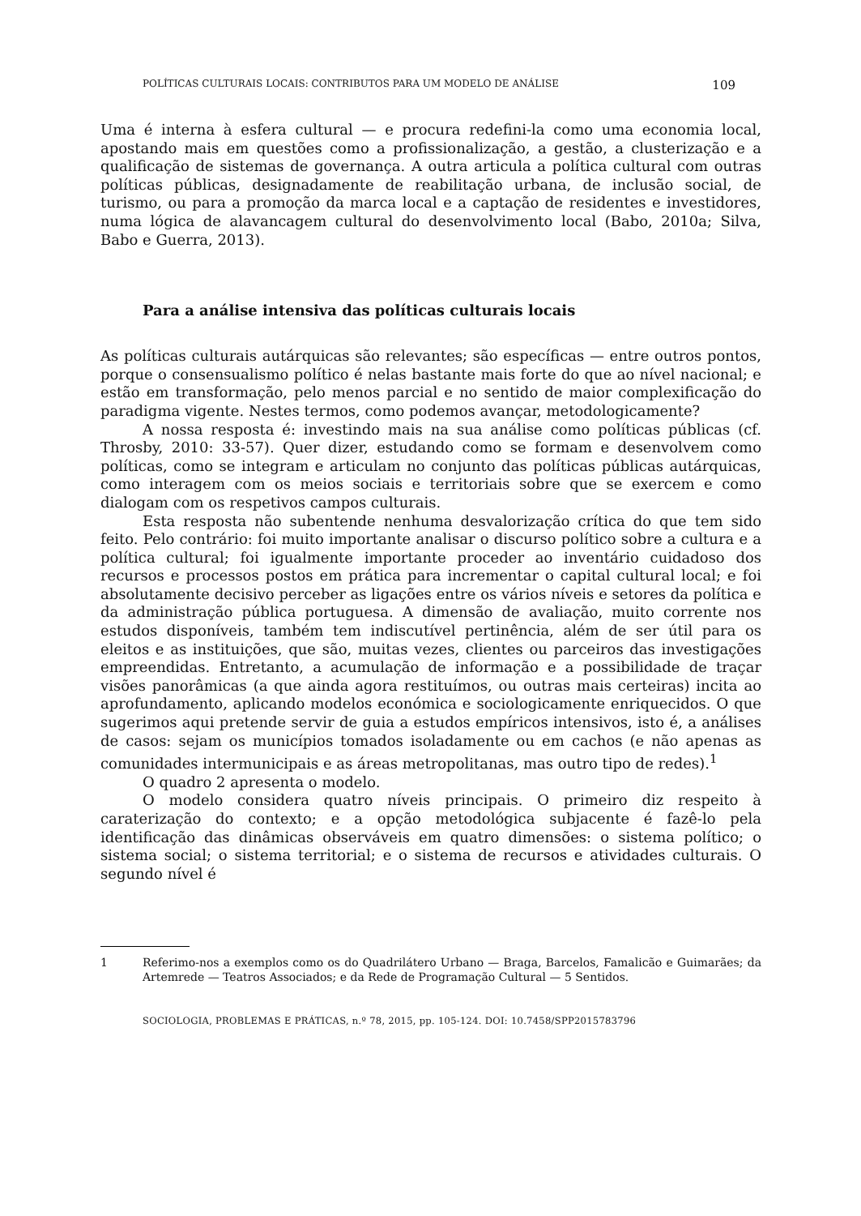POLÍTICAS CULTURAIS LOCAIS: CONTRIBUTOS PARA UM MODELO DE ANÁLISE 109
Uma é interna à esfera cultural — e procura redefini-la como uma economia local, apostando mais em questões como a profissionalização, a gestão, a clusterização e a qualificação de sistemas de governança. A outra articula a política cultural com outras políticas públicas, designadamente de reabilitação urbana, de inclusão social, de turismo, ou para a promoção da marca local e a captação de residentes e investidores, numa lógica de alavancagem cultural do desenvolvimento local (Babo, 2010a; Silva, Babo e Guerra, 2013).
Para a análise intensiva das políticas culturais locais
As políticas culturais autárquicas são relevantes; são específicas — entre outros pontos, porque o consensualismo político é nelas bastante mais forte do que ao nível nacional; e estão em transformação, pelo menos parcial e no sentido de maior complexificação do paradigma vigente. Nestes termos, como podemos avançar, metodologicamente?
A nossa resposta é: investindo mais na sua análise como políticas públicas (cf. Throsby, 2010: 33-57). Quer dizer, estudando como se formam e desenvolvem como políticas, como se integram e articulam no conjunto das políticas públicas autárquicas, como interagem com os meios sociais e territoriais sobre que se exercem e como dialogam com os respetivos campos culturais.
Esta resposta não subentende nenhuma desvalorização crítica do que tem sido feito. Pelo contrário: foi muito importante analisar o discurso político sobre a cultura e a política cultural; foi igualmente importante proceder ao inventário cuidadoso dos recursos e processos postos em prática para incrementar o capital cultural local; e foi absolutamente decisivo perceber as ligações entre os vários níveis e setores da política e da administração pública portuguesa. A dimensão de avaliação, muito corrente nos estudos disponíveis, também tem indiscutível pertinência, além de ser útil para os eleitos e as instituições, que são, muitas vezes, clientes ou parceiros das investigações empreendidas. Entretanto, a acumulação de informação e a possibilidade de traçar visões panorâmicas (a que ainda agora restituímos, ou outras mais certeiras) incita ao aprofundamento, aplicando modelos económica e sociologicamente enriquecidos. O que sugerimos aqui pretende servir de guia a estudos empíricos intensivos, isto é, a análises de casos: sejam os municípios tomados isoladamente ou em cachos (e não apenas as comunidades intermunicipais e as áreas metropolitanas, mas outro tipo de redes).<sup>1</sup>
O quadro 2 apresenta o modelo.
O modelo considera quatro níveis principais. O primeiro diz respeito à caraterização do contexto; e a opção metodológica subjacente é fazê-lo pela identificação das dinâmicas observáveis em quatro dimensões: o sistema político; o sistema social; o sistema territorial; e o sistema de recursos e atividades culturais. O segundo nível é
1 Referimo-nos a exemplos como os do Quadrilátero Urbano — Braga, Barcelos, Famalicão e Guimarães; da Artemrede — Teatros Associados; e da Rede de Programação Cultural — 5 Sentidos.
SOCIOLOGIA, PROBLEMAS E PRÁTICAS, n.º 78, 2015, pp. 105-124. DOI: 10.7458/SPP2015783796